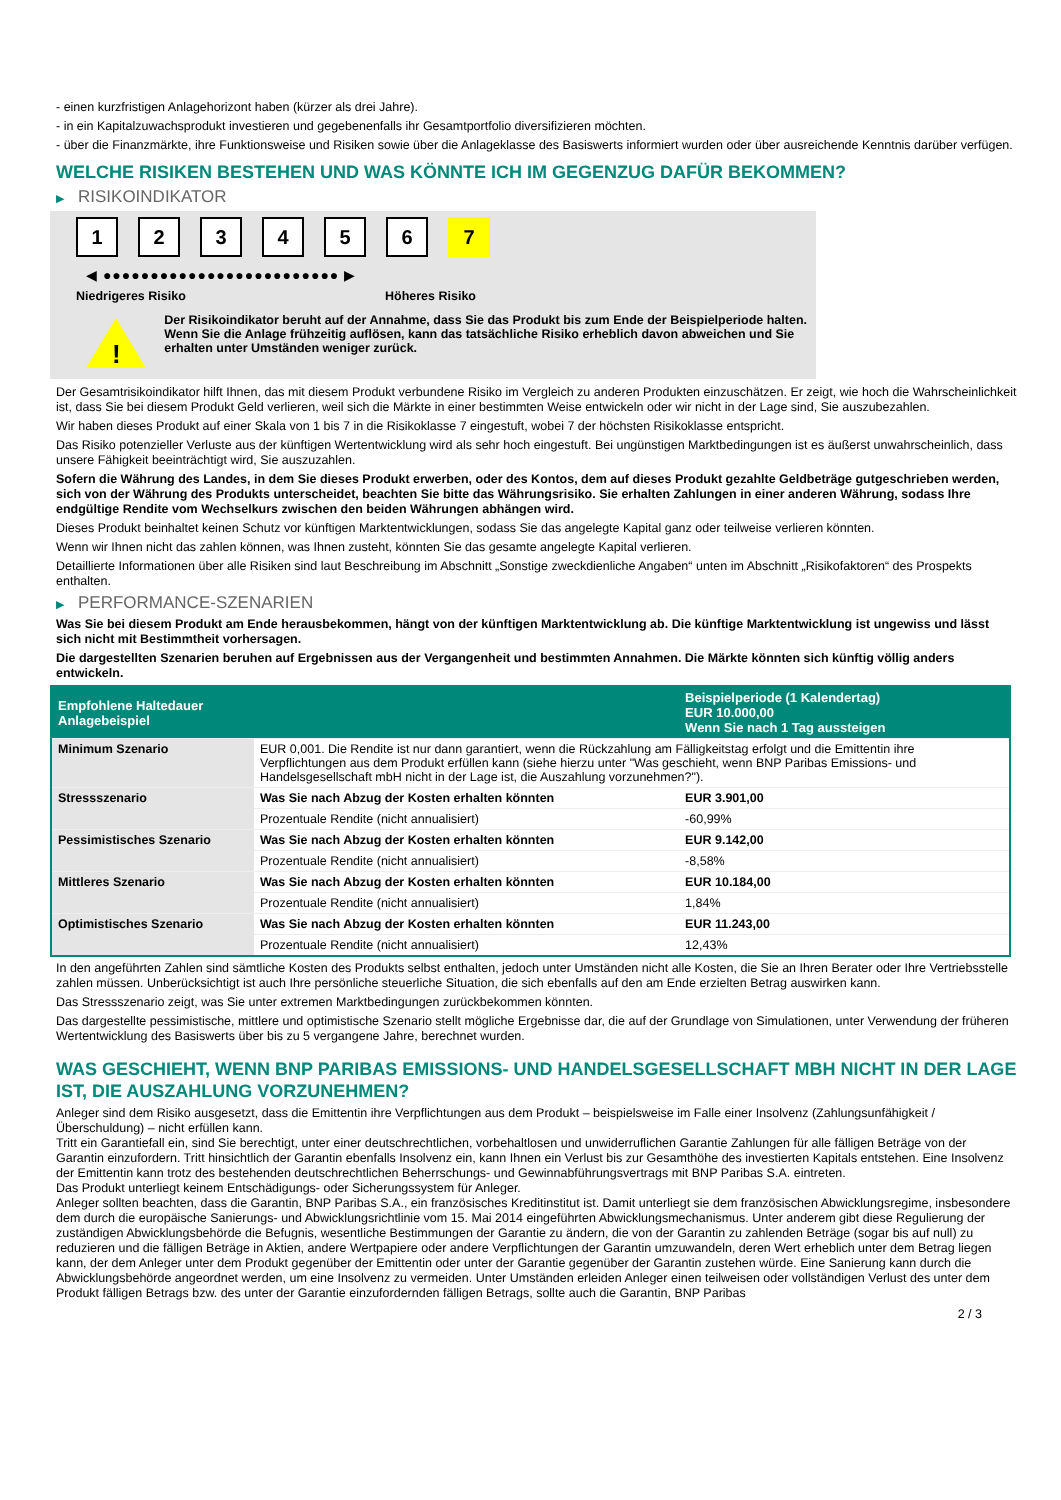- einen kurzfristigen Anlagehorizont haben (kürzer als drei Jahre).
- in ein Kapitalzuwachsprodukt investieren und gegebenenfalls ihr Gesamtportfolio diversifizieren möchten.
- über die Finanzmärkte, ihre Funktionsweise und Risiken sowie über die Anlageklasse des Basiswerts informiert wurden oder über ausreichende Kenntnis darüber verfügen.
WELCHE RISIKEN BESTEHEN UND WAS KÖNNTE ICH IM GEGENZUG DAFÜR BEKOMMEN?
▶ RISIKOINDIKATOR
1 2 3 4 5 6 7
◀ ●●●●●●●●●●●●●●●●●●●●●●●●● ▶
Niedrigeres Risiko Höheres Risiko
!
Der Risikoindikator beruht auf der Annahme, dass Sie das Produkt bis zum Ende der Beispielperiode halten.
Wenn Sie die Anlage frühzeitig auflösen, kann das tatsächliche Risiko erheblich davon abweichen und Sie erhalten unter Umständen weniger zurück.
Der Gesamtrisikoindikator hilft Ihnen, das mit diesem Produkt verbundene Risiko im Vergleich zu anderen Produkten einzuschätzen. Er zeigt, wie hoch die Wahrscheinlichkeit ist, dass Sie bei diesem Produkt Geld verlieren, weil sich die Märkte in einer bestimmten Weise entwickeln oder wir nicht in der Lage sind, Sie auszubezahlen.
Wir haben dieses Produkt auf einer Skala von 1 bis 7 in die Risikoklasse 7 eingestuft, wobei 7 der höchsten Risikoklasse entspricht.
Das Risiko potenzieller Verluste aus der künftigen Wertentwicklung wird als sehr hoch eingestuft. Bei ungünstigen Marktbedingungen ist es äußerst unwahrscheinlich, dass unsere Fähigkeit beeinträchtigt wird, Sie auszuzahlen.
Sofern die Währung des Landes, in dem Sie dieses Produkt erwerben, oder des Kontos, dem auf dieses Produkt gezahlte Geldbeträge gutgeschrieben werden, sich von der Währung des Produkts unterscheidet, beachten Sie bitte das Währungsrisiko. Sie erhalten Zahlungen in einer anderen Währung, sodass Ihre endgültige Rendite vom Wechselkurs zwischen den beiden Währungen abhängen wird.
Dieses Produkt beinhaltet keinen Schutz vor künftigen Marktentwicklungen, sodass Sie das angelegte Kapital ganz oder teilweise verlieren könnten.
Wenn wir Ihnen nicht das zahlen können, was Ihnen zusteht, könnten Sie das gesamte angelegte Kapital verlieren.
Detaillierte Informationen über alle Risiken sind laut Beschreibung im Abschnitt „Sonstige zweckdienliche Angaben“ unten im Abschnitt „Risikofaktoren“ des Prospekts enthalten.
▶ PERFORMANCE-SZENARIEN
Was Sie bei diesem Produkt am Ende herausbekommen, hängt von der künftigen Marktentwicklung ab. Die künftige Marktentwicklung ist ungewiss und lässt sich nicht mit Bestimmtheit vorhersagen.
Die dargestellten Szenarien beruhen auf Ergebnissen aus der Vergangenheit und bestimmten Annahmen. Die Märkte könnten sich künftig völlig anders entwickeln.
| Empfohlene Haltedauer Anlagebeispiel | | Beispielperiode (1 Kalendertag) EUR 10.000,00 Wenn Sie nach 1 Tag aussteigen |
| --- | --- | --- |
| Minimum Szenario | EUR 0,001. Die Rendite ist nur dann garantiert, wenn die Rückzahlung am Fälligkeitstag erfolgt und die Emittentin ihre Verpflichtungen aus dem Produkt erfüllen kann (siehe hierzu unter "Was geschieht, wenn BNP Paribas Emissions- und Handelsgesellschaft mbH nicht in der Lage ist, die Auszahlung vorzunehmen?"). | |
| Stressszenario | Was Sie nach Abzug der Kosten erhalten könnten | EUR 3.901,00 |
| | Prozentuale Rendite (nicht annualisiert) | -60,99% |
| Pessimistisches Szenario | Was Sie nach Abzug der Kosten erhalten könnten | EUR 9.142,00 |
| | Prozentuale Rendite (nicht annualisiert) | -8,58% |
| Mittleres Szenario | Was Sie nach Abzug der Kosten erhalten könnten | EUR 10.184,00 |
| | Prozentuale Rendite (nicht annualisiert) | 1,84% |
| Optimistisches Szenario | Was Sie nach Abzug der Kosten erhalten könnten | EUR 11.243,00 |
| | Prozentuale Rendite (nicht annualisiert) | 12,43% |
In den angeführten Zahlen sind sämtliche Kosten des Produkts selbst enthalten, jedoch unter Umständen nicht alle Kosten, die Sie an Ihren Berater oder Ihre Vertriebsstelle zahlen müssen. Unberücksichtigt ist auch Ihre persönliche steuerliche Situation, die sich ebenfalls auf den am Ende erzielten Betrag auswirken kann.
Das Stressszenario zeigt, was Sie unter extremen Marktbedingungen zurückbekommen könnten.
Das dargestellte pessimistische, mittlere und optimistische Szenario stellt mögliche Ergebnisse dar, die auf der Grundlage von Simulationen, unter Verwendung der früheren Wertentwicklung des Basiswerts über bis zu 5 vergangene Jahre, berechnet wurden.
WAS GESCHIEHT, WENN BNP PARIBAS EMISSIONS- UND HANDELSGESELLSCHAFT MBH NICHT IN DER LAGE IST, DIE AUSZAHLUNG VORZUNEHMEN?
Anleger sind dem Risiko ausgesetzt, dass die Emittentin ihre Verpflichtungen aus dem Produkt – beispielsweise im Falle einer Insolvenz (Zahlungsunfähigkeit / Überschuldung) – nicht erfüllen kann.
Tritt ein Garantiefall ein, sind Sie berechtigt, unter einer deutschrechtlichen, vorbehaltlosen und unwiderruflichen Garantie Zahlungen für alle fälligen Beträge von der Garantin einzufordern. Tritt hinsichtlich der Garantin ebenfalls Insolvenz ein, kann Ihnen ein Verlust bis zur Gesamthöhe des investierten Kapitals entstehen. Eine Insolvenz der Emittentin kann trotz des bestehenden deutschrechtlichen Beherrschungs- und Gewinnabführungsvertrags mit BNP Paribas S.A. eintreten.
Das Produkt unterliegt keinem Entschädigungs- oder Sicherungssystem für Anleger.
Anleger sollten beachten, dass die Garantin, BNP Paribas S.A., ein französisches Kreditinstitut ist. Damit unterliegt sie dem französischen Abwicklungsregime, insbesondere dem durch die europäische Sanierungs- und Abwicklungsrichtlinie vom 15. Mai 2014 eingeführten Abwicklungsmechanismus. Unter anderem gibt diese Regulierung der zuständigen Abwicklungsbehörde die Befugnis, wesentliche Bestimmungen der Garantie zu ändern, die von der Garantin zu zahlenden Beträge (sogar bis auf null) zu reduzieren und die fälligen Beträge in Aktien, andere Wertpapiere oder andere Verpflichtungen der Garantin umzuwandeln, deren Wert erheblich unter dem Betrag liegen kann, der dem Anleger unter dem Produkt gegenüber der Emittentin oder unter der Garantie gegenüber der Garantin zustehen würde. Eine Sanierung kann durch die Abwicklungsbehörde angeordnet werden, um eine Insolvenz zu vermeiden. Unter Umständen erleiden Anleger einen teilweisen oder vollständigen Verlust des unter dem Produkt fälligen Betrags bzw. des unter der Garantie einzufordernden fälligen Betrags, sollte auch die Garantin, BNP Paribas
2 / 3